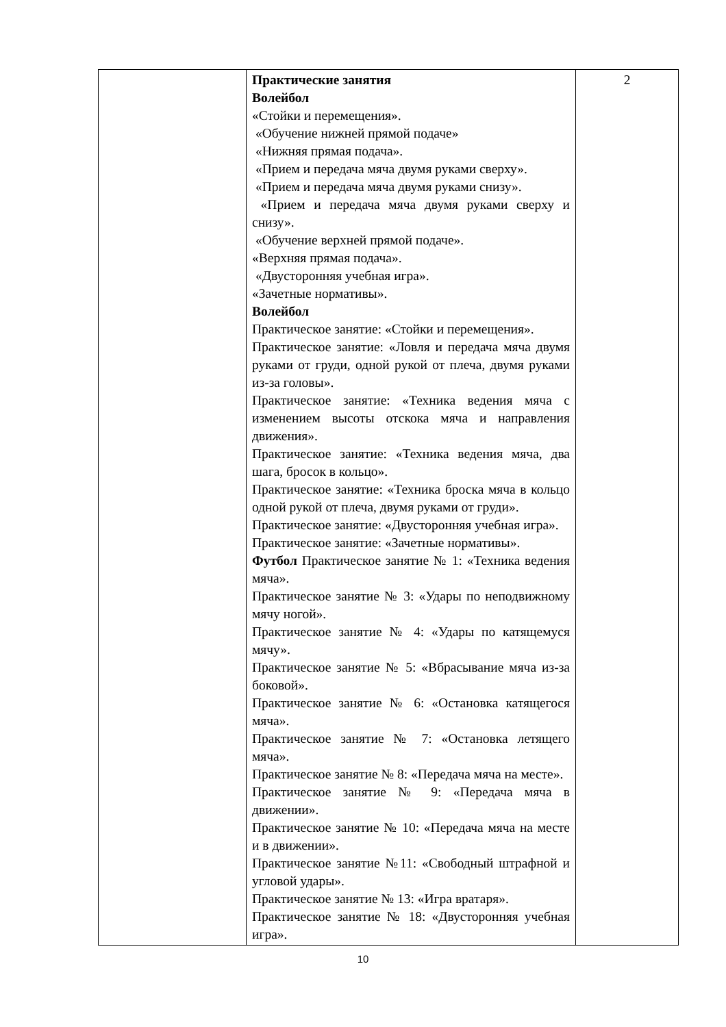| | Практические занятия Волейбол «Стойки и перемещения». «Обучение нижней прямой подаче» «Нижняя прямая подача». «Прием и передача мяча двумя руками сверху». «Прием и передача мяча двумя руками снизу». «Прием и передача мяча двумя руками сверху и снизу». «Обучение верхней прямой подаче». «Верхняя прямая подача». «Двусторонняя учебная игра». «Зачетные нормативы». Волейбол Практическое занятие: «Стойки и перемещения». Практическое занятие: «Ловля и передача мяча двумя руками от груди, одной рукой от плеча, двумя руками из-за головы». Практическое занятие: «Техника ведения мяча с изменением высоты отскока мяча и направления движения». Практическое занятие: «Техника ведения мяча, два шага, бросок в кольцо». Практическое занятие: «Техника броска мяча в кольцо одной рукой от плеча, двумя руками от груди». Практическое занятие: «Двусторонняя учебная игра». Практическое занятие: «Зачетные нормативы». Футбол Практическое занятие № 1: «Техника ведения мяча». Практическое занятие № 3: «Удары по неподвижному мячу ногой». Практическое занятие № 4: «Удары по катящемуся мячу». Практическое занятие № 5: «Вбрасывание мяча из-за боковой». Практическое занятие № 6: «Остановка катящегося мяча». Практическое занятие № 7: «Остановка летящего мяча». Практическое занятие № 8: «Передача мяча на месте». Практическое занятие № 9: «Передача мяча в движении». Практическое занятие № 10: «Передача мяча на месте и в движении». Практическое занятие №11: «Свободный штрафной и угловой удары». Практическое занятие № 13: «Игра вратаря». Практическое занятие № 18: «Двусторонняя учебная игра». | 2 |
10